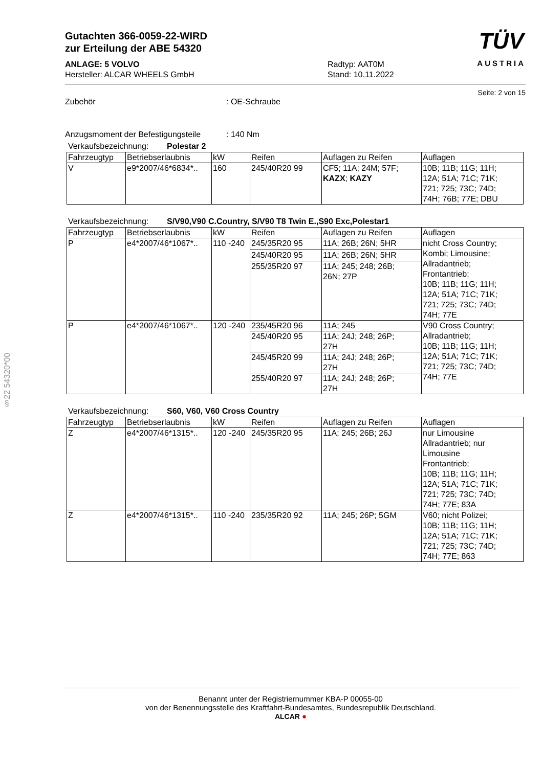§22 54320*00
Gutachten 366-0059-22-WIRD
zur Erteilung der ABE 54320
ANLAGE: 5 VOLVO
Hersteller: ALCAR WHEELS GmbH
Radtyp: AAT0M
Stand: 10.11.2022
TÜV
AUSTRIA
Seite: 2 von 15
Zubehör : OE-Schraube
Anzugsmoment der Befestigungsteile
: 140 Nm
Verkaufsbezeichnung: Polestar 2
| Fahrzeugtyp | Betriebserlaubnis | kW | Reifen | Auflagen zu Reifen | Auflagen |
| --- | --- | --- | --- | --- | --- |
| V | e9*2007/46*6834*.. | 160 | 245/40R20 99 | CF5; 11A; 24M; 57F; KAZX ; KAZY | 10B; 11B; 11G; 11H; 12A; 51A; 71C; 71K; 721; 725; 73C; 74D; 74H; 76B; 77E; DBU |
Verkaufsbezeichnung: S/V90,V90 C.Country, S/V90 T8 Twin E.,S90 Exc,Polestar1
| Fahrzeugtyp | Betriebserlaubnis | kW | Reifen | Auflagen zu Reifen | Auflagen |
| --- | --- | --- | --- | --- | --- |
| P | e4*2007/46*1067*.. | 110 -240 | 245/35R20 95 | 11A; 26B; 26N; 5HR | nicht Cross Country; Kombi; Limousine; Allradantrieb; Frontantrieb; 10B; 11B; 11G; 11H; 12A; 51A; 71C; 71K; 721; 725; 73C; 74D; 74H; 77E |
| | | | 245/40R20 95 | 11A; 26B; 26N; 5HR | |
| | | | 255/35R20 97 | 11A; 245; 248; 26B; 26N; 27P | |
| P | e4*2007/46*1067*.. | 120 -240 | 235/45R20 96 | 11A; 245 | V90 Cross Country; Allradantrieb; 10B; 11B; 11G; 11H; 12A; 51A; 71C; 71K; 721; 725; 73C; 74D; 74H; 77E |
| | | | 245/40R20 95 | 11A; 24J; 248; 26P; 27H | |
| | | | 245/45R20 99 | 11A; 24J; 248; 26P; 27H | |
| | | | 255/40R20 97 | 11A; 24J; 248; 26P; 27H | |
Verkaufsbezeichnung: S60, V60, V60 Cross Country
| Fahrzeugtyp | Betriebserlaubnis | kW | Reifen | Auflagen zu Reifen | Auflagen |
| --- | --- | --- | --- | --- | --- |
| Z | e4*2007/46*1315*.. | 120 -240 | 245/35R20 95 | 11A; 245; 26B; 26J | nur Limousine Allradantrieb; nur Limousine Frontantrieb; 10B; 11B; 11G; 11H; 12A; 51A; 71C; 71K; 721; 725; 73C; 74D; 74H; 77E; 83A |
| Z | e4*2007/46*1315*.. | 110 -240 | 235/35R20 92 | 11A; 245; 26P; 5GM | V60; nicht Polizei; 10B; 11B; 11G; 11H; 12A; 51A; 71C; 71K; 721; 725; 73C; 74D; 74H; 77E; 863 |
Benannt unter der Registriernummer KBA-P 00055-00
von der Benennungsstelle des Kraftfahrt-Bundesamtes, Bundesrepublik Deutschland.
ALCAR ●